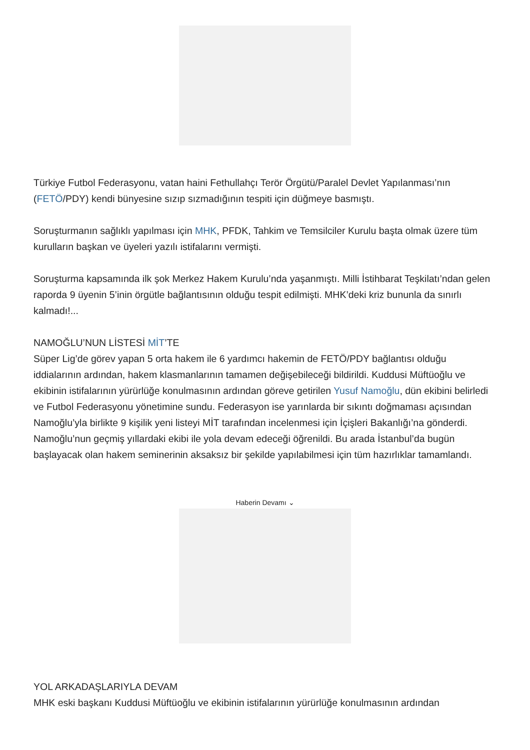Türkiye Futbol Federasyonu, vatan haini Fethullahçı Terör Örgütü/Paralel Devlet Yapılanması’nın (FETÖ/PDY) kendi bünyesine sızıp sızmadığının tespiti için düğmeye basmıştı.
Soruşturmanın sağlıklı yapılması için MHK, PFDK, Tahkim ve Temsilciler Kurulu başta olmak üzere tüm kurulların başkan ve üyeleri yazılı istifalarını vermişti.
Soruşturma kapsamında ilk şok Merkez Hakem Kurulu’nda yaşanmıştı. Milli İstihbarat Teşkilatı’ndan gelen raporda 9 üyenin 5’inin örgütle bağlantısının olduğu tespit edilmişti. MHK’deki kriz bununla da sınırlı kalmadı!...
NAMOĞLU’NUN LİSTESİ MİT’TE
Süper Lig’de görev yapan 5 orta hakem ile 6 yardımcı hakemin de FETÖ/PDY bağlantısı olduğu iddialarının ardından, hakem klasmanlarının tamamen değişebileceği bildirildi. Kuddusi Müftüoğlu ve ekibinin istifalarının yürürlüğe konulmasının ardından göreve getirilen Yusuf Namoğlu, dün ekibini belirledi ve Futbol Federasyonu yönetimine sundu. Federasyon ise yarınlarda bir sıkıntı doğmaması açısından Namoğlu’yla birlikte 9 kişilik yeni listeyi MİT tarafından incelenmesi için İçişleri Bakanlığı’na gönderdi. Namoğlu’nun geçmiş yıllardaki ekibi ile yola devam edeceği öğrenildi. Bu arada İstanbul’da bugün başlayacak olan hakem seminerinin aksaksız bir şekilde yapılabilmesi için tüm hazırlıklar tamamlandı.
Haberin Devamı ⌄
YOL ARKADAŞLARIYLA DEVAM
MHK eski başkanı Kuddusi Müftüoğlu ve ekibinin istifalarının yürürlüğe konulmasının ardından